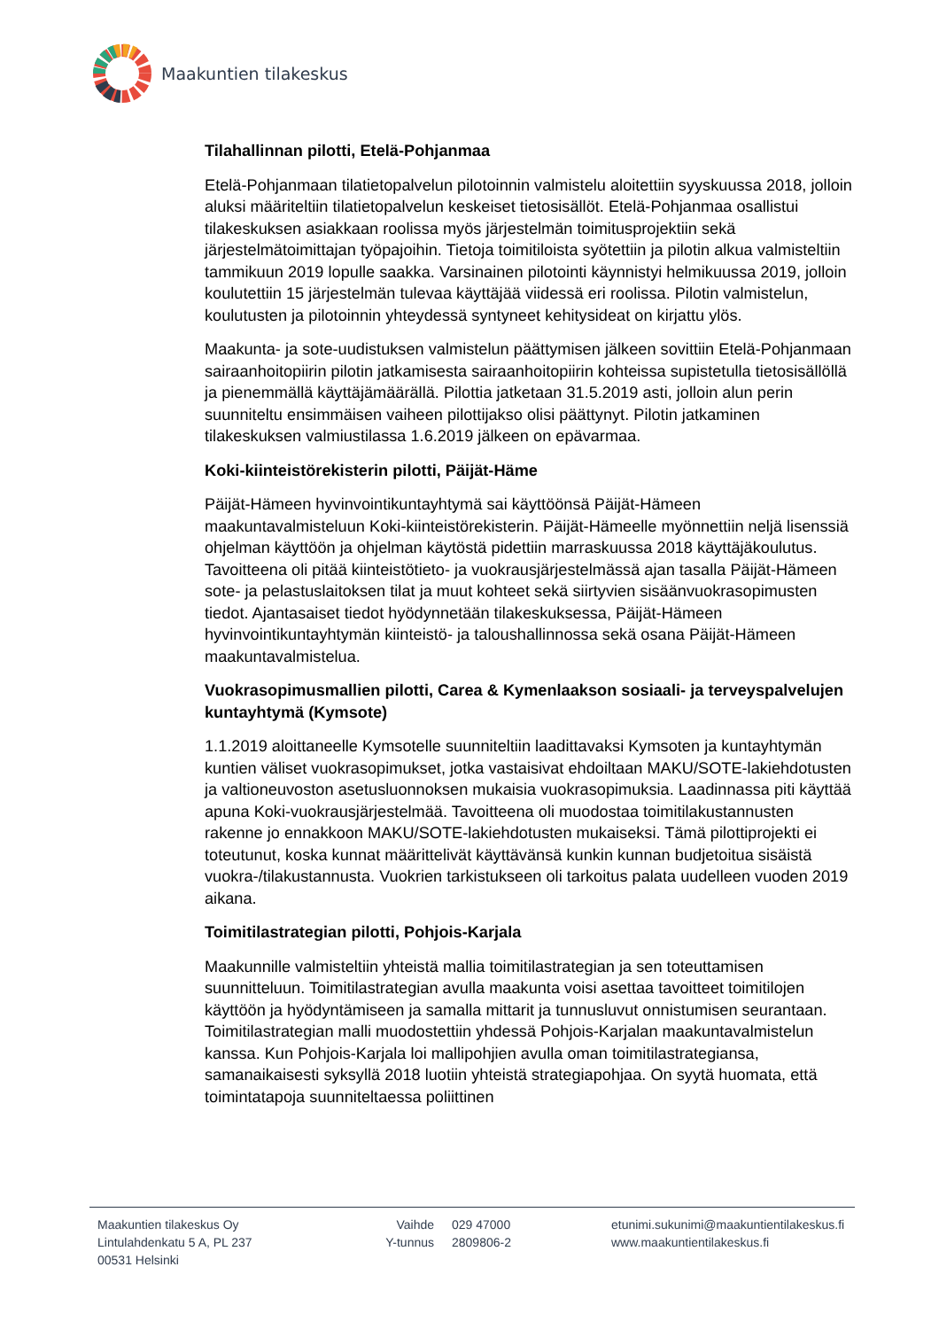Maakuntien tilakeskus
Tilahallinnan pilotti, Etelä-Pohjanmaa
Etelä-Pohjanmaan tilatietopalvelun pilotoinnin valmistelu aloitettiin syyskuussa 2018, jolloin aluksi määriteltiin tilatietopalvelun keskeiset tietosisällöt. Etelä-Pohjanmaa osallistui tilakeskuksen asiakkaan roolissa myös järjestelmän toimitusprojektiin sekä järjestelmätoimittajan työpajoihin. Tietoja toimitiloista syötettiin ja pilotin alkua valmisteltiin tammikuun 2019 lopulle saakka. Varsinainen pilotointi käynnistyi helmikuussa 2019, jolloin koulutettiin 15 järjestelmän tulevaa käyttäjää viidessä eri roolissa. Pilotin valmistelun, koulutusten ja pilotoinnin yhteydessä syntyneet kehitysideat on kirjattu ylös.
Maakunta- ja sote-uudistuksen valmistelun päättymisen jälkeen sovittiin Etelä-Pohjanmaan sairaanhoitopiirin pilotin jatkamisesta sairaanhoitopiirin kohteissa supistetulla tietosisällöllä ja pienemmällä käyttäjämäärällä. Pilottia jatketaan 31.5.2019 asti, jolloin alun perin suunniteltu ensimmäisen vaiheen pilottijakso olisi päättynyt. Pilotin jatkaminen tilakeskuksen valmiustilassa 1.6.2019 jälkeen on epävarmaa.
Koki-kiinteistörekisterin pilotti, Päijät-Häme
Päijät-Hämeen hyvinvointikuntayhtymä sai käyttöönsä Päijät-Hämeen maakuntavalmisteluun Koki-kiinteistörekisterin. Päijät-Hämeelle myönnettiin neljä lisenssiä ohjelman käyttöön ja ohjelman käytöstä pidettiin marraskuussa 2018 käyttäjäkoulutus. Tavoitteena oli pitää kiinteistötieto- ja vuokrausjärjestelmässä ajan tasalla Päijät-Hämeen sote- ja pelastuslaitoksen tilat ja muut kohteet sekä siirtyvien sisäänvuokrasopimusten tiedot. Ajantasaiset tiedot hyödynnetään tilakeskuksessa, Päijät-Hämeen hyvinvointikuntayhtymän kiinteistö- ja taloushallinnossa sekä osana Päijät-Hämeen maakuntavalmistelua.
Vuokrasopimusmallien pilotti, Carea & Kymenlaakson sosiaali- ja terveyspalvelujen kuntayhtymä (Kymsote)
1.1.2019 aloittaneelle Kymsotelle suunniteltiin laadittavaksi Kymsoten ja kuntayhtymän kuntien väliset vuokrasopimukset, jotka vastaisivat ehdoiltaan MAKU/SOTE-lakiehdotusten ja valtioneuvoston asetusluonnoksen mukaisia vuokrasopimuksia. Laadinnassa piti käyttää apuna Koki-vuokrausjärjestelmää. Tavoitteena oli muodostaa toimitilakustannusten rakenne jo ennakkoon MAKU/SOTE-lakiehdotusten mukaiseksi. Tämä pilottiprojekti ei toteutunut, koska kunnat määrittelivät käyttävänsä kunkin kunnan budjetoitua sisäistä vuokra-/tilakustannusta. Vuokrien tarkistukseen oli tarkoitus palata uudelleen vuoden 2019 aikana.
Toimitilastrategian pilotti, Pohjois-Karjala
Maakunnille valmisteltiin yhteistä mallia toimitilastrategian ja sen toteuttamisen suunnitteluun. Toimitilastrategian avulla maakunta voisi asettaa tavoitteet toimitilojen käyttöön ja hyödyntämiseen ja samalla mittarit ja tunnusluvut onnistumisen seurantaan. Toimitilastrategian malli muodostettiin yhdessä Pohjois-Karjalan maakuntavalmistelun kanssa. Kun Pohjois-Karjala loi mallipohjien avulla oman toimitilastrategiansa, samanaikaisesti syksyllä 2018 luotiin yhteistä strategiapohjaa. On syytä huomata, että toimintatapoja suunniteltaessa poliittinen
Maakuntien tilakeskus Oy
Lintulahdenkatu 5 A, PL 237
00531 Helsinki
Vaihde
Y-tunnus
029 47000
2809806-2
etunimi.sukunimi@maakuntientilakeskus.fi
www.maakuntientilakeskus.fi